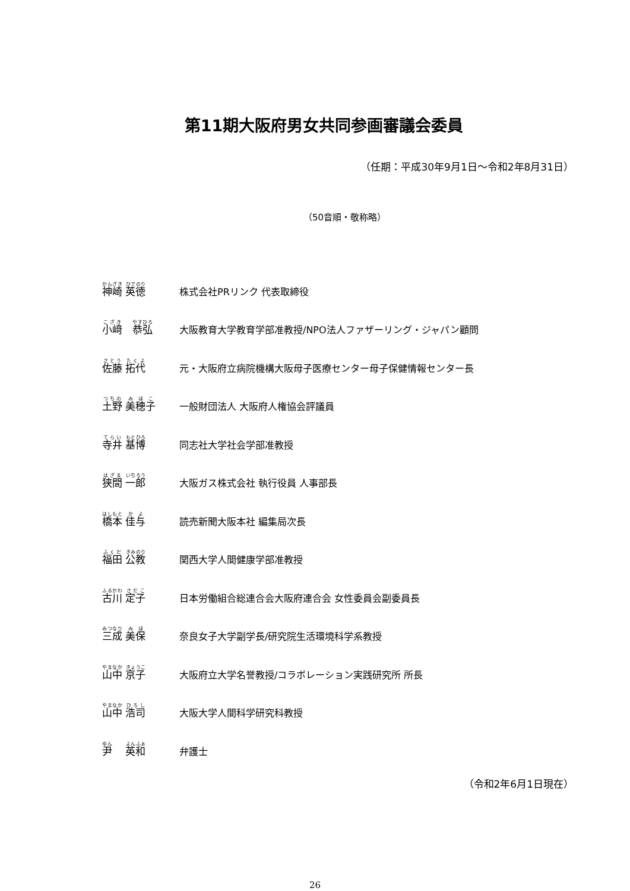第11期大阪府男女共同参画審議会委員
（任期：平成30年9月1日～令和2年8月31日）
（50音順・敬称略）
神崎 英徳
株式会社PRリンク 代表取締役
小﨑　恭弘
大阪教育大学教育学部准教授/NPO法人ファザーリング・ジャパン顧問
佐藤 拓代
元・大阪府立病院機構大阪母子医療センター母子保健情報センター長
土野 美穂子
一般財団法人 大阪府人権協会評議員
寺井 基博
同志社大学社会学部准教授
狭間 一郎
大阪ガス株式会社 執行役員 人事部長
橋本 佳与
読売新聞大阪本社 編集局次長
福田 公教
関西大学人間健康学部准教授
古川 定子
日本労働組合総連合会大阪府連合会 女性委員会副委員長
三成 美保
奈良女子大学副学長/研究院生活環境科学系教授
山中 京子
大阪府立大学名誉教授/コラボレーション実践研究所 所長
山中 浩司
大阪大学人間科学研究科教授
尹　 英和
弁護士
（令和2年6月1日現在）
26